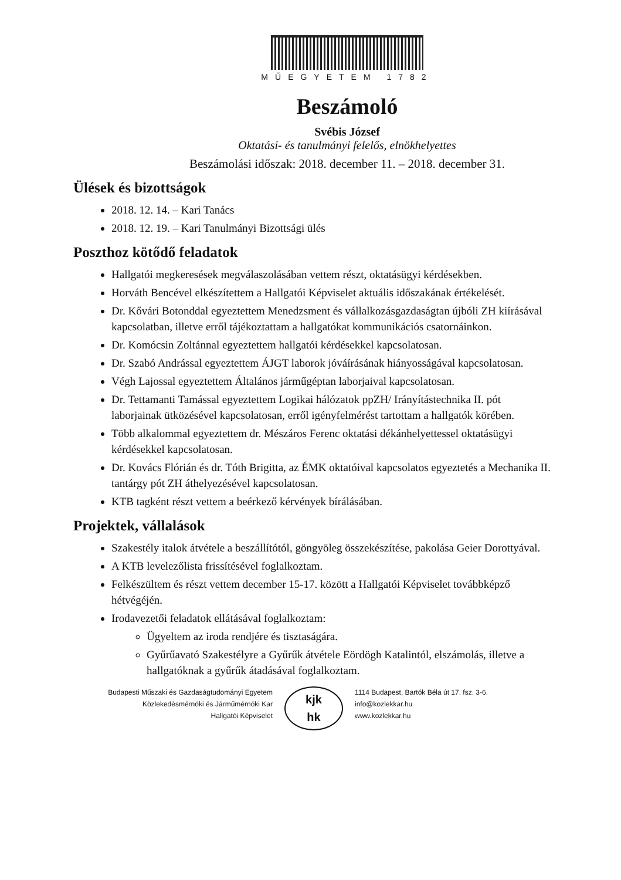MŰEGYETEM 1782
Beszámoló
Svébis József
Oktatási- és tanulmányi felelős, elnökhelyettes
Beszámolási időszak: 2018. december 11. – 2018. december 31.
Ülések és bizottságok
2018. 12. 14. – Kari Tanács
2018. 12. 19. – Kari Tanulmányi Bizottsági ülés
Poszthoz kötődő feladatok
Hallgatói megkeresések megválaszolásában vettem részt, oktatásügyi kérdésekben.
Horváth Bencével elkészítettem a Hallgatói Képviselet aktuális időszakának értékelését.
Dr. Kővári Botonddal egyeztettem Menedzsment és vállalkozásgazdaságtan újbóli ZH kiírásával kapcsolatban, illetve erről tájékoztattam a hallgatókat kommunikációs csatornáinkon.
Dr. Komócsin Zoltánnal egyeztettem hallgatói kérdésekkel kapcsolatosan.
Dr. Szabó Andrással egyeztettem ÁJGT laborok jóváírásának hiányosságával kapcsolatosan.
Végh Lajossal egyeztettem Általános járműgéptan laborjaival kapcsolatosan.
Dr. Tettamanti Tamással egyeztettem Logikai hálózatok ppZH/ Irányítástechnika II. pót laborjainak ütközésével kapcsolatosan, erről igényfelmérést tartottam a hallgatók körében.
Több alkalommal egyeztettem dr. Mészáros Ferenc oktatási dékánhelyettessel oktatásügyi kérdésekkel kapcsolatosan.
Dr. Kovács Flórián és dr. Tóth Brigitta, az ÉMK oktatóival kapcsolatos egyeztetés a Mechanika II. tantárgy pót ZH áthelyezésével kapcsolatosan.
KTB tagként részt vettem a beérkező kérvények bírálásában.
Projektek, vállalások
Szakestély italok átvétele a beszállítótól, göngyöleg összekészítése, pakolása Geier Dorottyával.
A KTB levelezőlista frissítésével foglalkoztam.
Felkészültem és részt vettem december 15-17. között a Hallgatói Képviselet továbbképző hétvégéjén.
Irodavezetői feladatok ellátásával foglalkoztam:
Ügyeltem az iroda rendjére és tisztaságára.
Gyűrűavató Szakestélyre a Gyűrűk átvétele Eördögh Katalintól, elszámolás, illetve a hallgatóknak a gyűrűk átadásával foglalkoztam.
Budapesti Műszaki és Gazdaságtudományi Egyetem
Közlekedésmérnöki és Járműmérnöki Kar
Hallgatói Képviselet
kjk
hk
1114 Budapest, Bartók Béla út 17. fsz. 3-6.
info@kozlekkar.hu
www.kozlekkar.hu